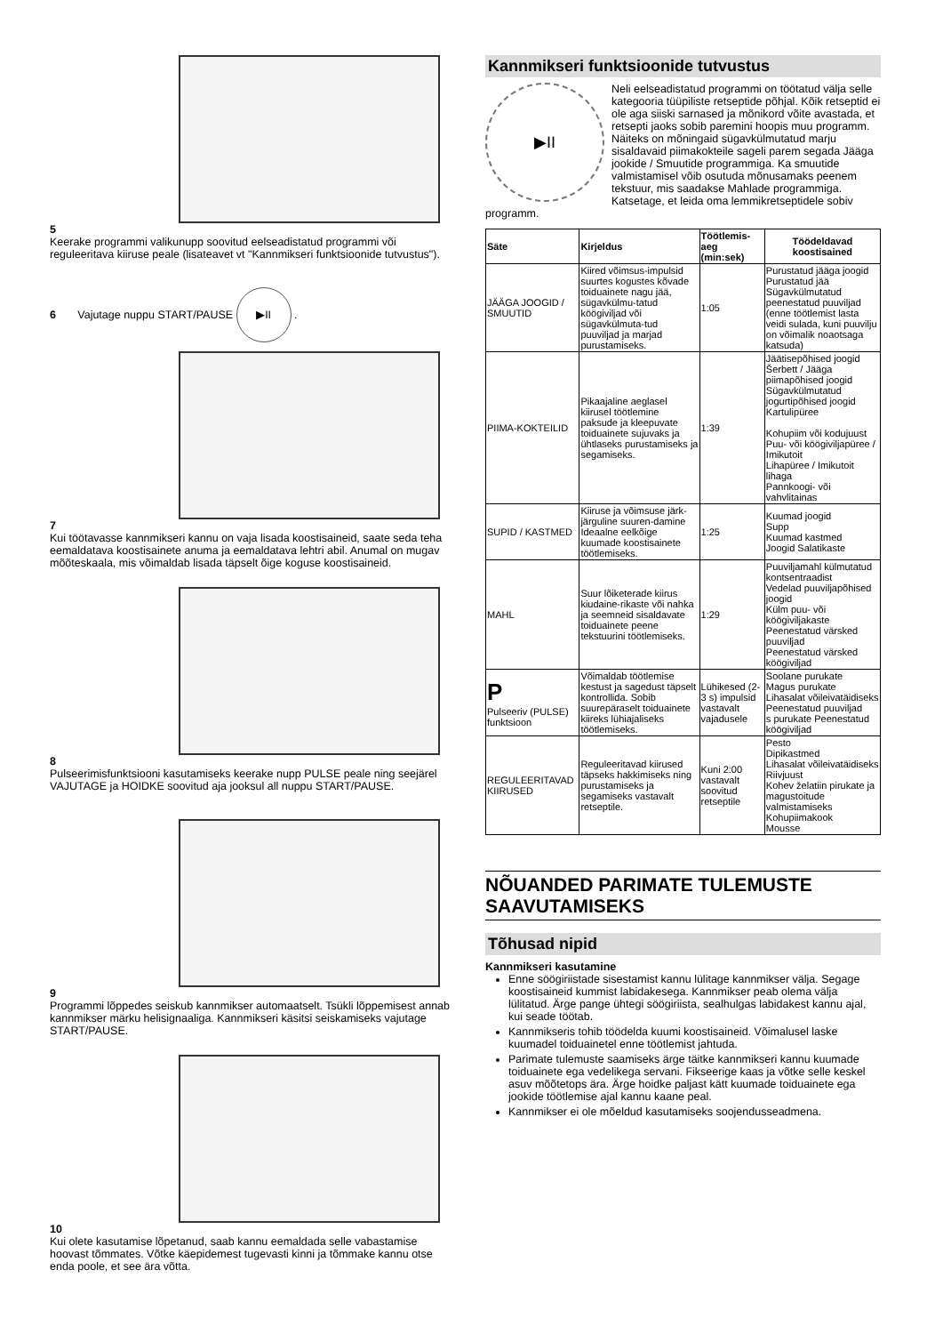5
Keerake programmi valikunupp soovitud eelseadistatud programmi või reguleeritava kiiruse peale (lisateavet vt "Kannmikseri funktsioonide tutvustus").
6 Vajutage nuppu START/PAUSE ▶II .
7
Kui töötavasse kannmikseri kannu on vaja lisada koostisaineid, saate seda teha eemaldatava koostisainete anuma ja eemaldatava lehtri abil. Anumal on mugav mõõteskaala, mis võimaldab lisada täpselt õige koguse koostisaineid.
8
Pulseerimisfunktsiooni kasutamiseks keerake nupp PULSE peale ning seejärel VAJUTAGE ja HOIDKE soovitud aja jooksul all nuppu START/PAUSE.
9
Programmi lõppedes seiskub kannmikser automaatselt. Tsükli lõppemisest annab kannmikser märku helisignaaliga. Kannmikseri käsitsi seiskamiseks vajutage START/PAUSE.
10
Kui olete kasutamise lõpetanud, saab kannu eemaldada selle vabastamise hoovast tõmmates. Võtke käepidemest tugevasti kinni ja tõmmake kannu otse enda poole, et see ära võtta.
Kannmikseri funktsioonide tutvustus
▶II
Neli eelseadistatud programmi on töötatud välja selle kategooria tüüpiliste retseptide põhjal. Kõik retseptid ei ole aga siiski sarnased ja mõnikord võite avastada, et retsepti jaoks sobib paremini hoopis muu programm. Näiteks on mõningaid sügavkülmutatud marju sisaldavaid piimakokteile sageli parem segada Jääga jookide / Smuutide programmiga. Ka smuutide valmistamisel võib osutuda mõnusamaks peenem tekstuur, mis saadakse Mahlade programmiga. Katsetage, et leida oma lemmikretseptidele sobiv programm.
| Säte | Kirjeldus | Töötlemis-aeg (min:sek) | Töödeldavad koostisained |
| --- | --- | --- | --- |
| JÄÄGA JOOGID / SMUUTID | Kiired võimsus-impulsid suurtes kogustes kõvade toiduainete nagu jää, sügavkülmu-tatud köögiviljad või sügavkülmuta-tud puuviljad ja marjad purustamiseks. | 1:05 | Purustatud jääga joogid Purustatud jää Sügavkülmutatud peenestatud puuviljad (enne töötlemist lasta veidi sulada, kuni puuvilju on võimalik noaotsaga katsuda) |
| PIIMA-KOKTEILID | Pikaajaline aeglasel kiirusel töötlemine paksude ja kleepuvate toiduainete sujuvaks ja ühtlaseks purustamiseks ja segamiseks. | 1:39 | Jäätisepõhised joogid Šerbett / Jääga piimapõhised joogid Sügavkülmutatud jogurtipõhised joogid Kartulipüree Kohupiim või kodujuust Puu- või köögiviljapüree / Imikutoit Lihapüree / Imikutoit lihaga Pannkoogi- või vahvlitainas |
| SUPID / KASTMED | Kiiruse ja võimsuse järk-järguline suuren-damine Ideaalne eelkõige kuumade koostisainete töötlemiseks. | 1:25 | Kuumad joogid Supp Kuumad kastmed Joogid Salatikaste |
| MAHL | Suur lõiketerade kiirus kiudaine-rikaste või nahka ja seemneid sisaldavate toiduainete peene tekstuurini töötlemiseks. | 1:29 | Puuviljamahl külmutatud kontsentraadist Vedelad puuviljapõhised joogid Külm puu- või köögiviljakaste Peenestatud värsked puuviljad Peenestatud värsked köögiviljad |
| P Pulseeriv (PULSE) funktsioon | Võimaldab töötlemise kestust ja sagedust täpselt kontrollida. Sobib suurepäraselt toiduainete kiireks lühiajaliseks töötlemiseks. | Lühikesed (2-3 s) impulsid vastavalt vajadusele | Soolane purukate Magus purukate Lihasalat võileivatäidiseks Peenestatud puuviljad s purukate Peenestatud köögiviljad |
| REGULEERITAVAD KIIRUSED | Reguleeritavad kiirused täpseks hakkimiseks ning purustamiseks ja segamiseks vastavalt retseptile. | Kuni 2:00 vastavalt soovitud retseptile | Pesto Dipikastmed Lihasalat võileivatäidiseks Riivjuust Kohev želatiin pirukate ja magustoitude valmistamiseks Kohupiimakook Mousse |
NÕUANDED PARIMATE TULEMUSTE SAAVUTAMISEKS
Tõhusad nipid
Kannmikseri kasutamine
Enne söögiriistade sisestamist kannu lülitage kannmikser välja. Segage koostisaineid kummist labidakesega. Kannmikser peab olema välja lülitatud. Ärge pange ühtegi söögiriista, sealhulgas labidakest kannu ajal, kui seade töötab.
Kannmikseris tohib töödelda kuumi koostisaineid. Võimalusel laske kuumadel toiduainetel enne töötlemist jahtuda.
Parimate tulemuste saamiseks ärge täitke kannmikseri kannu kuumade toiduainete ega vedelikega servani. Fikseerige kaas ja võtke selle keskel asuv mõõtetops ära. Ärge hoidke paljast kätt kuumade toiduainete ega jookide töötlemise ajal kannu kaane peal.
Kannmikser ei ole mõeldud kasutamiseks soojendusseadmena.